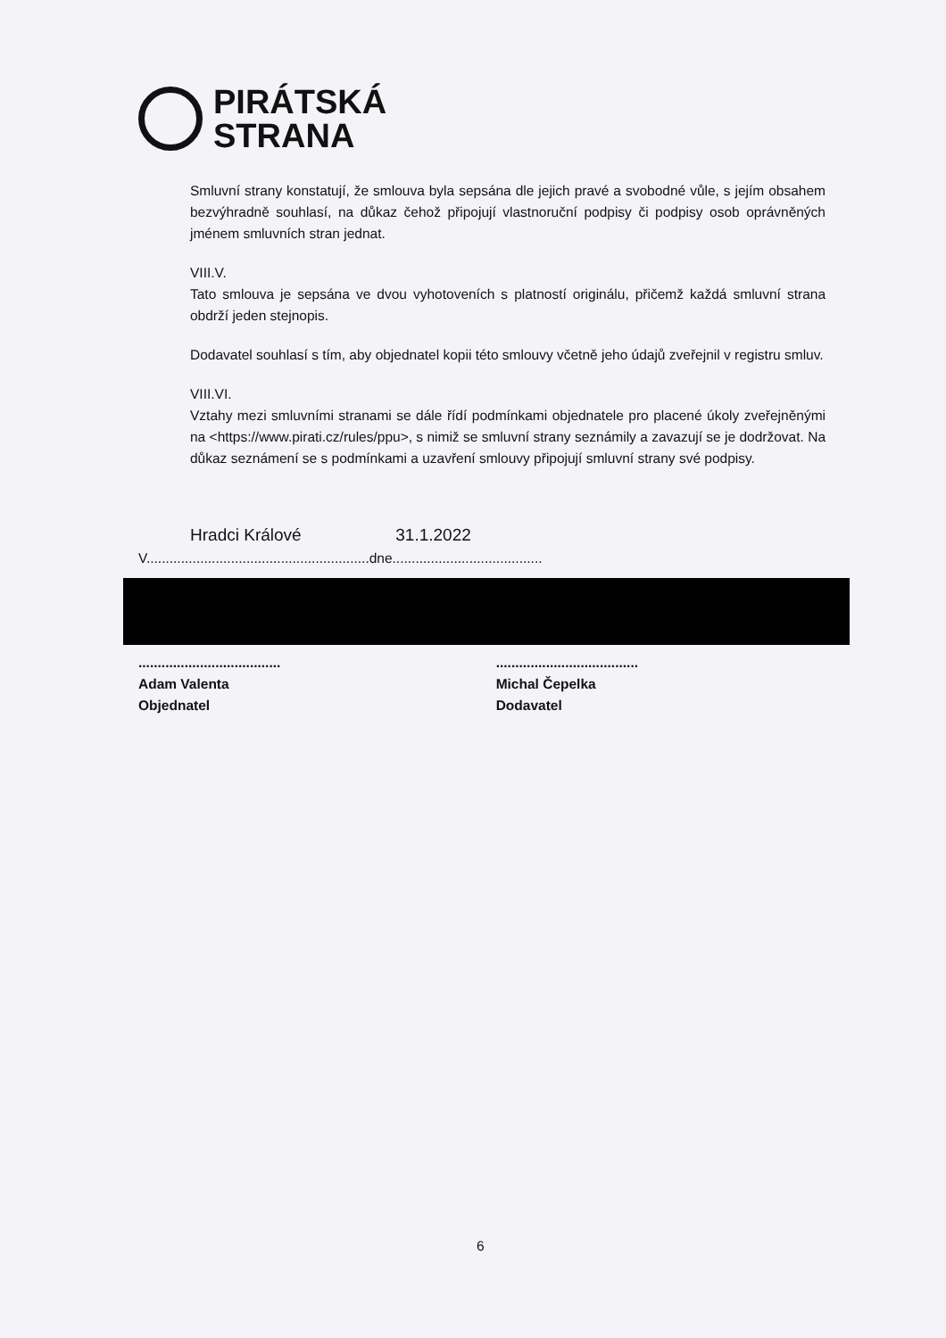PIRÁTSKÁ
STRANA
Smluvní strany konstatují, že smlouva byla sepsána dle jejich pravé a svobodné vůle, s jejím obsahem bezvýhradně souhlasí, na důkaz čehož připojují vlastnoruční podpisy či podpisy osob oprávněných jménem smluvních stran jednat.
VIII.V.
Tato smlouva je sepsána ve dvou vyhotoveních s platností originálu, přičemž každá smluvní strana obdrží jeden stejnopis.
Dodavatel souhlasí s tím, aby objednatel kopii této smlouvy včetně jeho údajů zveřejnil v registru smluv.
VIII.VI.
Vztahy mezi smluvními stranami se dále řídí podmínkami objednatele pro placené úkoly zveřejněnými na <https://www.pirati.cz/rules/ppu>, s nimiž se smluvní strany seznámily a zavazují se je dodržovat. Na důkaz seznámení se s podmínkami a uzavření smlouvy připojují smluvní strany své podpisy.
Hradci Králové 31.1.2022
V..........................................................dne.......................................
.....................................
Adam Valenta
Objednatel
.....................................
Michal Čepelka
Dodavatel
6